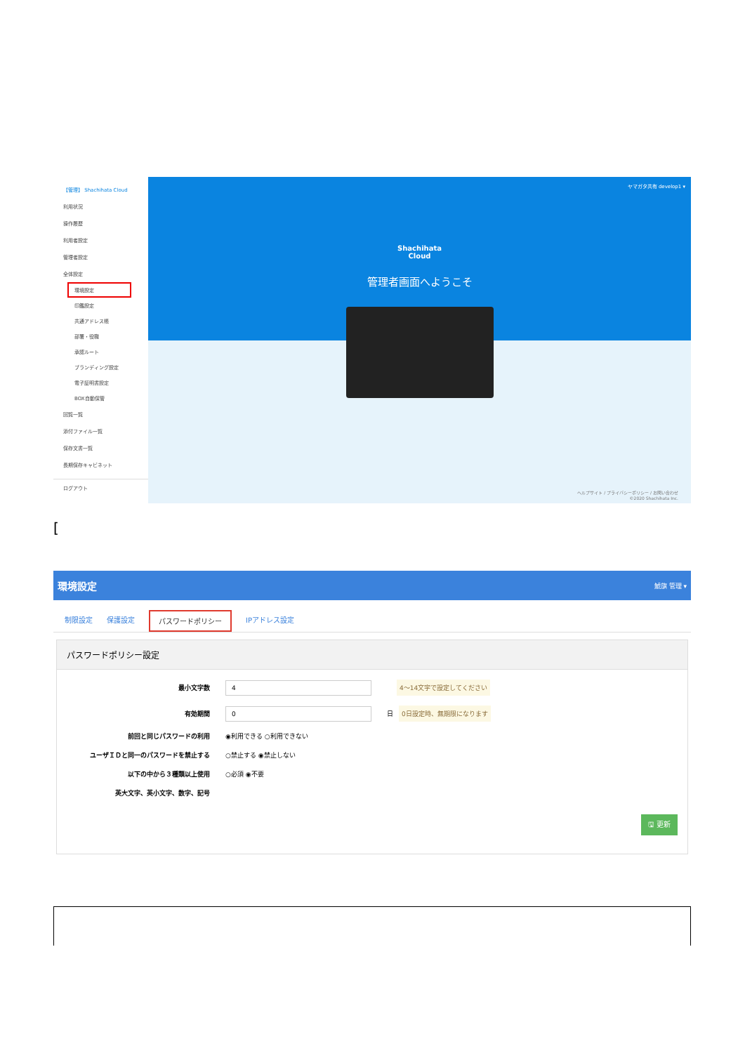【管理】 Shachihata Cloud
利用状況
操作履歴
利用者設定
管理者設定
全体設定
環境設定
印鑑設定
共通アドレス帳
部署・役職
承認ルート
ブランディング設定
電子証明書設定
BOX自動保管
回覧一覧
添付ファイル一覧
保存文書一覧
長期保存キャビネット
ログアウト
ヤマガタ共有 develop1 ▾
Shachihata
Cloud
管理者画面へようこそ
ヘルプサイト / プライバシーポリシー / お問い合わせ
©2020 Shachihata Inc.
[
環境設定 鯱旗 管理 ▾
制限設定 保護設定 パスワードポリシー IPアドレス設定
パスワードポリシー設定
最小文字数 4 4〜14文字で設定してください
有効期間 0 日 0日設定時、無期限になります
前回と同じパスワードの利用 ◉利用できる ○利用できない
ユーザＩＤと同一のパスワードを禁止する ○禁止する ◉禁止しない
以下の中から３種類以上使用 ○必須 ◉不要
英大文字、英小文字、数字、記号
🖫 更新